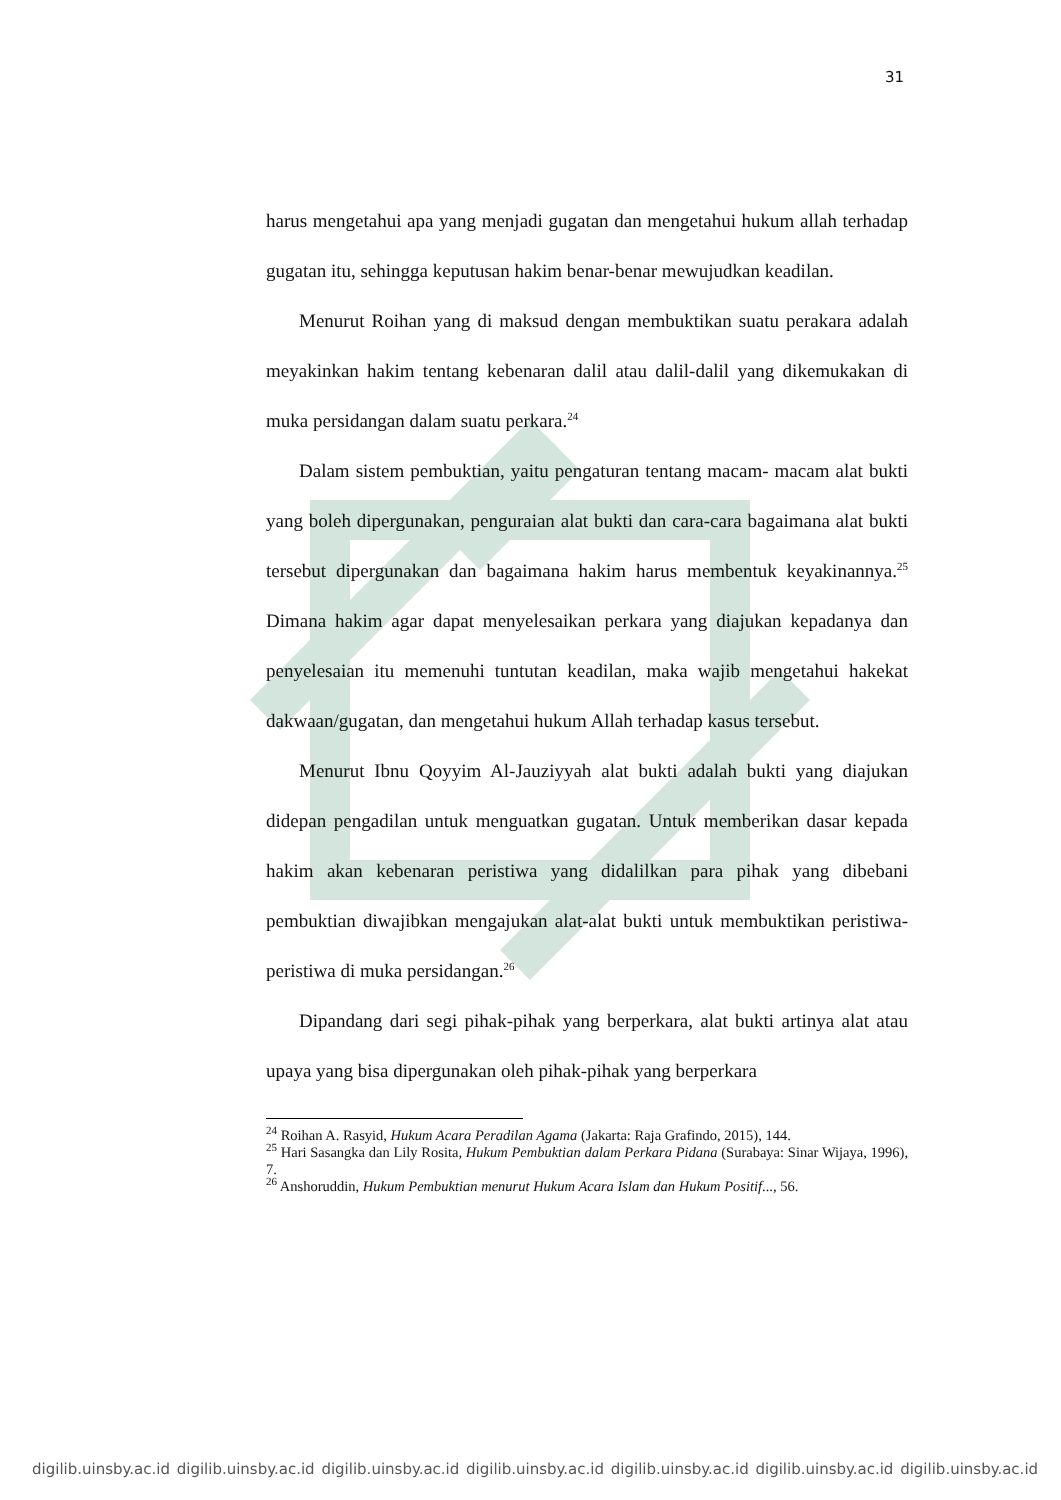31
harus mengetahui apa yang menjadi gugatan dan mengetahui hukum allah terhadap gugatan itu, sehingga keputusan hakim benar-benar mewujudkan keadilan.
Menurut Roihan yang di maksud dengan membuktikan suatu perakara adalah meyakinkan hakim tentang kebenaran dalil atau dalil-dalil yang dikemukakan di muka persidangan dalam suatu perkara.<sup>24</sup>
Dalam sistem pembuktian, yaitu pengaturan tentang macam- macam alat bukti yang boleh dipergunakan, penguraian alat bukti dan cara-cara bagaimana alat bukti tersebut dipergunakan dan bagaimana hakim harus membentuk keyakinannya.<sup>25</sup> Dimana hakim agar dapat menyelesaikan perkara yang diajukan kepadanya dan penyelesaian itu memenuhi tuntutan keadilan, maka wajib mengetahui hakekat dakwaan/gugatan, dan mengetahui hukum Allah terhadap kasus tersebut.
Menurut Ibnu Qoyyim Al-Jauziyyah alat bukti adalah bukti yang diajukan didepan pengadilan untuk menguatkan gugatan. Untuk memberikan dasar kepada hakim akan kebenaran peristiwa yang didalilkan para pihak yang dibebani pembuktian diwajibkan mengajukan alat-alat bukti untuk membuktikan peristiwa-peristiwa di muka persidangan.<sup>26</sup>
Dipandang dari segi pihak-pihak yang berperkara, alat bukti artinya alat atau upaya yang bisa dipergunakan oleh pihak-pihak yang berperkara
<sup>24</sup> Roihan A. Rasyid, Hukum Acara Peradilan Agama (Jakarta: Raja Grafindo, 2015), 144.
<sup>25</sup> Hari Sasangka dan Lily Rosita, Hukum Pembuktian dalam Perkara Pidana (Surabaya: Sinar Wijaya, 1996), 7.
<sup>26</sup> Anshoruddin, Hukum Pembuktian menurut Hukum Acara Islam dan Hukum Positif..., 56.
digilib.uinsby.ac.id digilib.uinsby.ac.id digilib.uinsby.ac.id digilib.uinsby.ac.id digilib.uinsby.ac.id digilib.uinsby.ac.id digilib.uinsby.ac.id